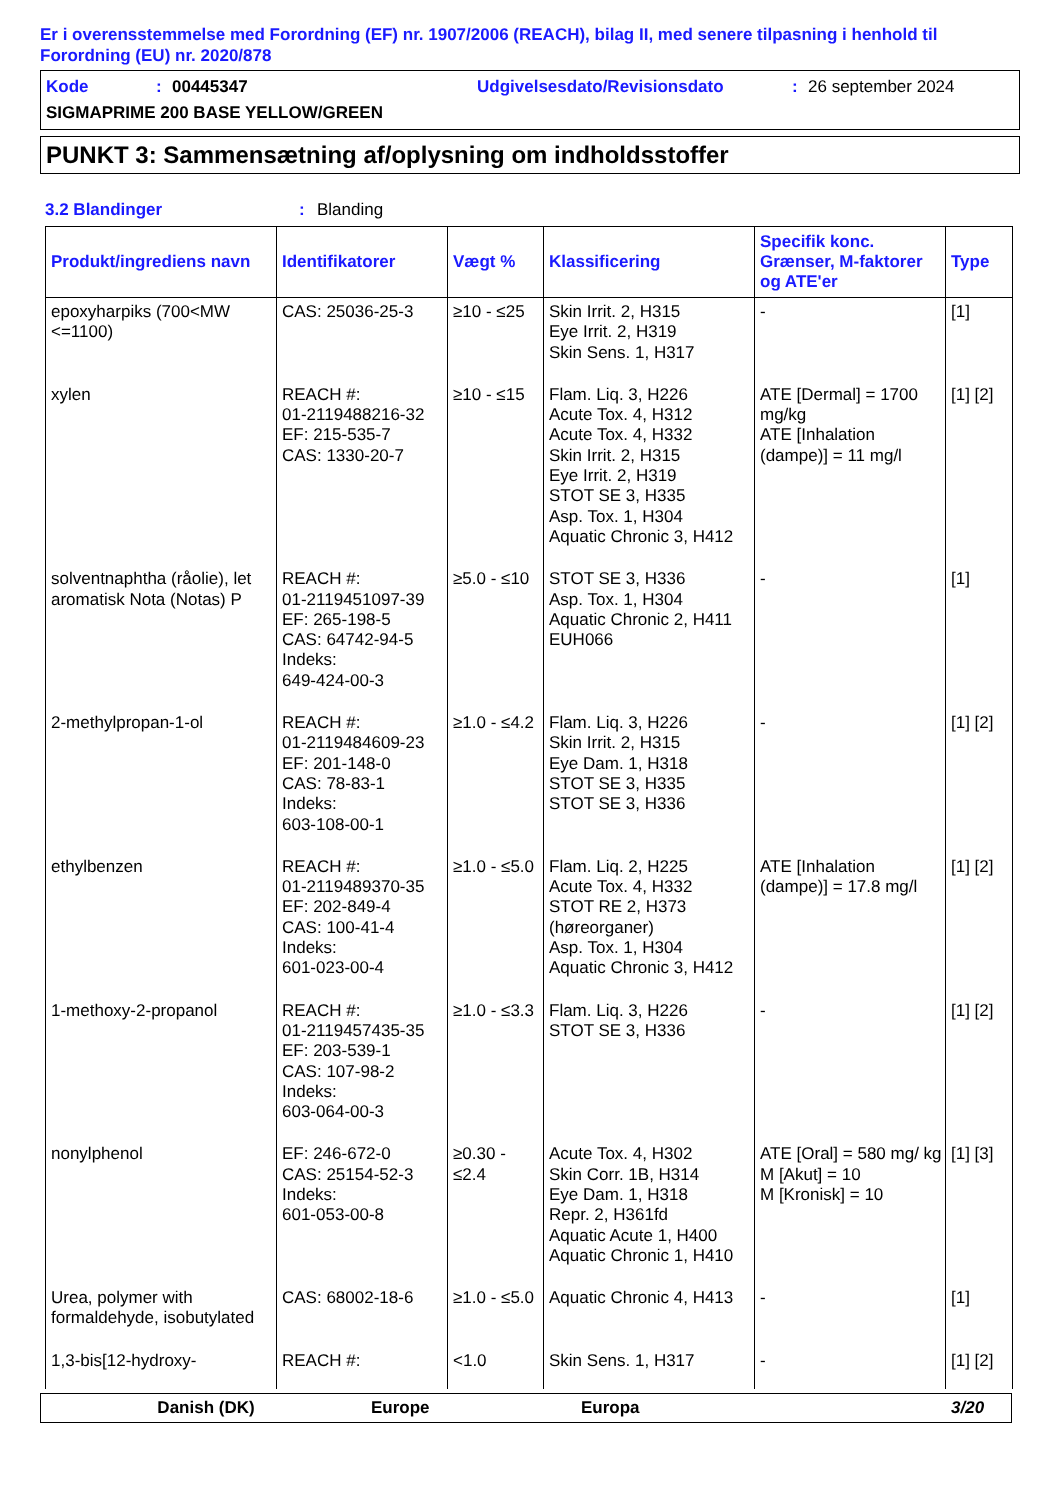Er i overensstemmelse med Forordning (EF) nr. 1907/2006 (REACH), bilag II, med senere tilpasning i henhold til Forordning (EU) nr. 2020/878
Kode: 00445347 Udgivelsesdato/Revisionsdato: 26 september 2024
SIGMAPRIME 200 BASE YELLOW/GREEN
PUNKT 3: Sammensætning af/oplysning om indholdsstoffer
3.2 Blandinger: Blanding
| Produkt/ingrediens navn | Identifikatorer | Vægt % | Klassificering | Specifik konc. Grænser, M-faktorer og ATE'er | Type |
| --- | --- | --- | --- | --- | --- |
| epoxyharpiks (700<MW <=1100) | CAS: 25036-25-3 | ≥10 - ≤25 | Skin Irrit. 2, H315 Eye Irrit. 2, H319 Skin Sens. 1, H317 | - | [1] |
| xylen | REACH #: 01-2119488216-32 EF: 215-535-7 CAS: 1330-20-7 | ≥10 - ≤15 | Flam. Liq. 3, H226 Acute Tox. 4, H312 Acute Tox. 4, H332 Skin Irrit. 2, H315 Eye Irrit. 2, H319 STOT SE 3, H335 Asp. Tox. 1, H304 Aquatic Chronic 3, H412 | ATE [Dermal] = 1700 mg/kg ATE [Inhalation (dampe)] = 11 mg/l | [1] [2] |
| solventnaphtha (råolie), let aromatisk Nota (Notas) P | REACH #: 01-2119451097-39 EF: 265-198-5 CAS: 64742-94-5 Indeks: 649-424-00-3 | ≥5.0 - ≤10 | STOT SE 3, H336 Asp. Tox. 1, H304 Aquatic Chronic 2, H411 EUH066 | - | [1] |
| 2-methylpropan-1-ol | REACH #: 01-2119484609-23 EF: 201-148-0 CAS: 78-83-1 Indeks: 603-108-00-1 | ≥1.0 - ≤4.2 | Flam. Liq. 3, H226 Skin Irrit. 2, H315 Eye Dam. 1, H318 STOT SE 3, H335 STOT SE 3, H336 | - | [1] [2] |
| ethylbenzen | REACH #: 01-2119489370-35 EF: 202-849-4 CAS: 100-41-4 Indeks: 601-023-00-4 | ≥1.0 - ≤5.0 | Flam. Liq. 2, H225 Acute Tox. 4, H332 STOT RE 2, H373 (høreorganer) Asp. Tox. 1, H304 Aquatic Chronic 3, H412 | ATE [Inhalation (dampe)] = 17.8 mg/l | [1] [2] |
| 1-methoxy-2-propanol | REACH #: 01-2119457435-35 EF: 203-539-1 CAS: 107-98-2 Indeks: 603-064-00-3 | ≥1.0 - ≤3.3 | Flam. Liq. 3, H226 STOT SE 3, H336 | - | [1] [2] |
| nonylphenol | EF: 246-672-0 CAS: 25154-52-3 Indeks: 601-053-00-8 | ≥0.30 - ≤2.4 | Acute Tox. 4, H302 Skin Corr. 1B, H314 Eye Dam. 1, H318 Repr. 2, H361fd Aquatic Acute 1, H400 Aquatic Chronic 1, H410 | ATE [Oral] = 580 mg/ kg M [Akut] = 10 M [Kronisk] = 10 | [1] [3] |
| Urea, polymer with formaldehyde, isobutylated | CAS: 68002-18-6 | ≥1.0 - ≤5.0 | Aquatic Chronic 4, H413 | - | [1] |
| 1,3-bis[12-hydroxy- | REACH #: | <1.0 | Skin Sens. 1, H317 | - | [1] [2] |
Danish (DK) Europe Europa 3/20